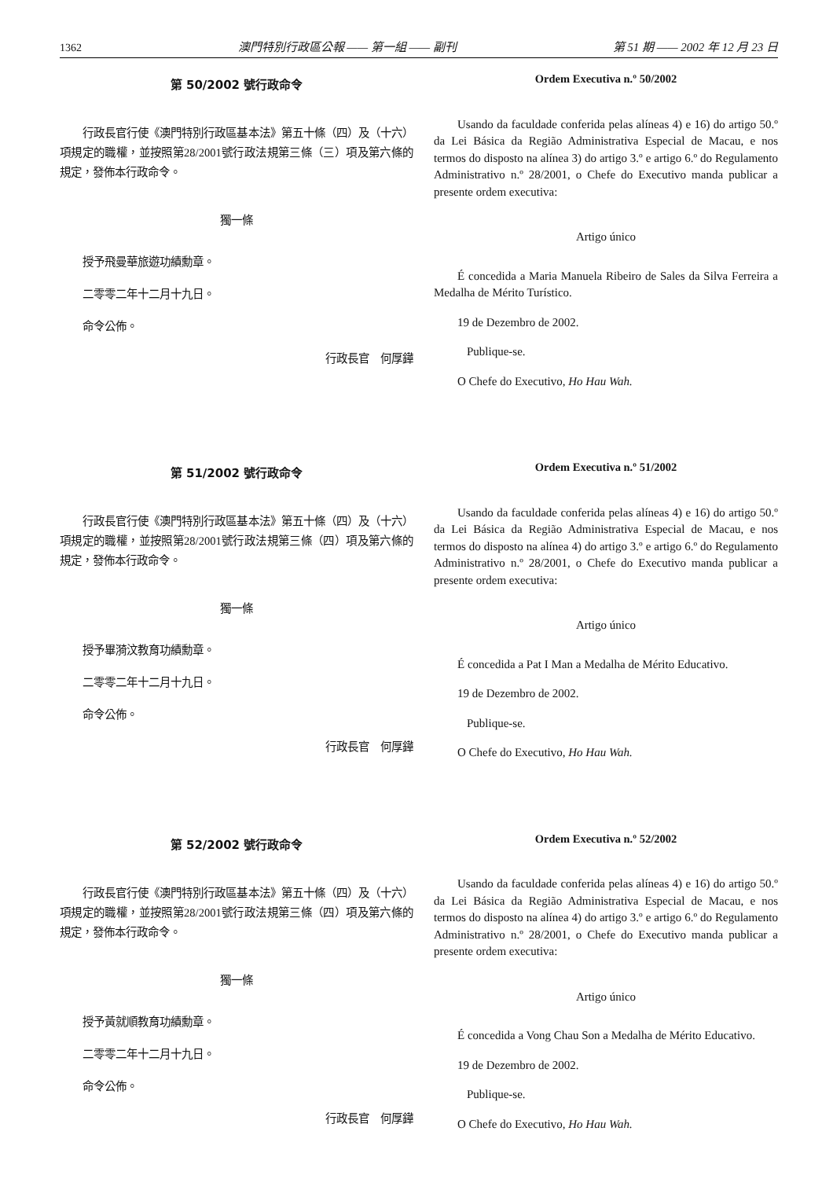1362 澳門特別行政區公報 —— 第一組 —— 副刊 第 51 期 —— 2002 年 12 月 23 日
第 50/2002 號行政命令
行政長官行使《澳門特別行政區基本法》第五十條（四）及（十六）項規定的職權，並按照第28/2001號行政法規第三條（三）項及第六條的規定，發佈本行政命令。
獨一條
授予飛曼華旅遊功績勳章。
二零零二年十二月十九日。
命令公佈。
行政長官　何厚鏵
Ordem Executiva n.º 50/2002
Usando da faculdade conferida pelas alíneas 4) e 16) do artigo 50.º da Lei Básica da Região Administrativa Especial de Macau, e nos termos do disposto na alínea 3) do artigo 3.º e artigo 6.º do Regulamento Administrativo n.º 28/2001, o Chefe do Executivo manda publicar a presente ordem executiva:
Artigo único
É concedida a Maria Manuela Ribeiro de Sales da Silva Ferreira a Medalha de Mérito Turístico.
19 de Dezembro de 2002.
Publique-se.
O Chefe do Executivo, Ho Hau Wah.
第 51/2002 號行政命令
行政長官行使《澳門特別行政區基本法》第五十條（四）及（十六）項規定的職權，並按照第28/2001號行政法規第三條（四）項及第六條的規定，發佈本行政命令。
獨一條
授予畢漪汶教育功績勳章。
二零零二年十二月十九日。
命令公佈。
行政長官　何厚鏵
Ordem Executiva n.º 51/2002
Usando da faculdade conferida pelas alíneas 4) e 16) do artigo 50.º da Lei Básica da Região Administrativa Especial de Macau, e nos termos do disposto na alínea 4) do artigo 3.º e artigo 6.º do Regulamento Administrativo n.º 28/2001, o Chefe do Executivo manda publicar a presente ordem executiva:
Artigo único
É concedida a Pat I Man a Medalha de Mérito Educativo.
19 de Dezembro de 2002.
Publique-se.
O Chefe do Executivo, Ho Hau Wah.
第 52/2002 號行政命令
行政長官行使《澳門特別行政區基本法》第五十條（四）及（十六）項規定的職權，並按照第28/2001號行政法規第三條（四）項及第六條的規定，發佈本行政命令。
獨一條
授予黃就順教育功績勳章。
二零零二年十二月十九日。
命令公佈。
行政長官　何厚鏵
Ordem Executiva n.º 52/2002
Usando da faculdade conferida pelas alíneas 4) e 16) do artigo 50.º da Lei Básica da Região Administrativa Especial de Macau, e nos termos do disposto na alínea 4) do artigo 3.º e artigo 6.º do Regulamento Administrativo n.º 28/2001, o Chefe do Executivo manda publicar a presente ordem executiva:
Artigo único
É concedida a Vong Chau Son a Medalha de Mérito Educativo.
19 de Dezembro de 2002.
Publique-se.
O Chefe do Executivo, Ho Hau Wah.